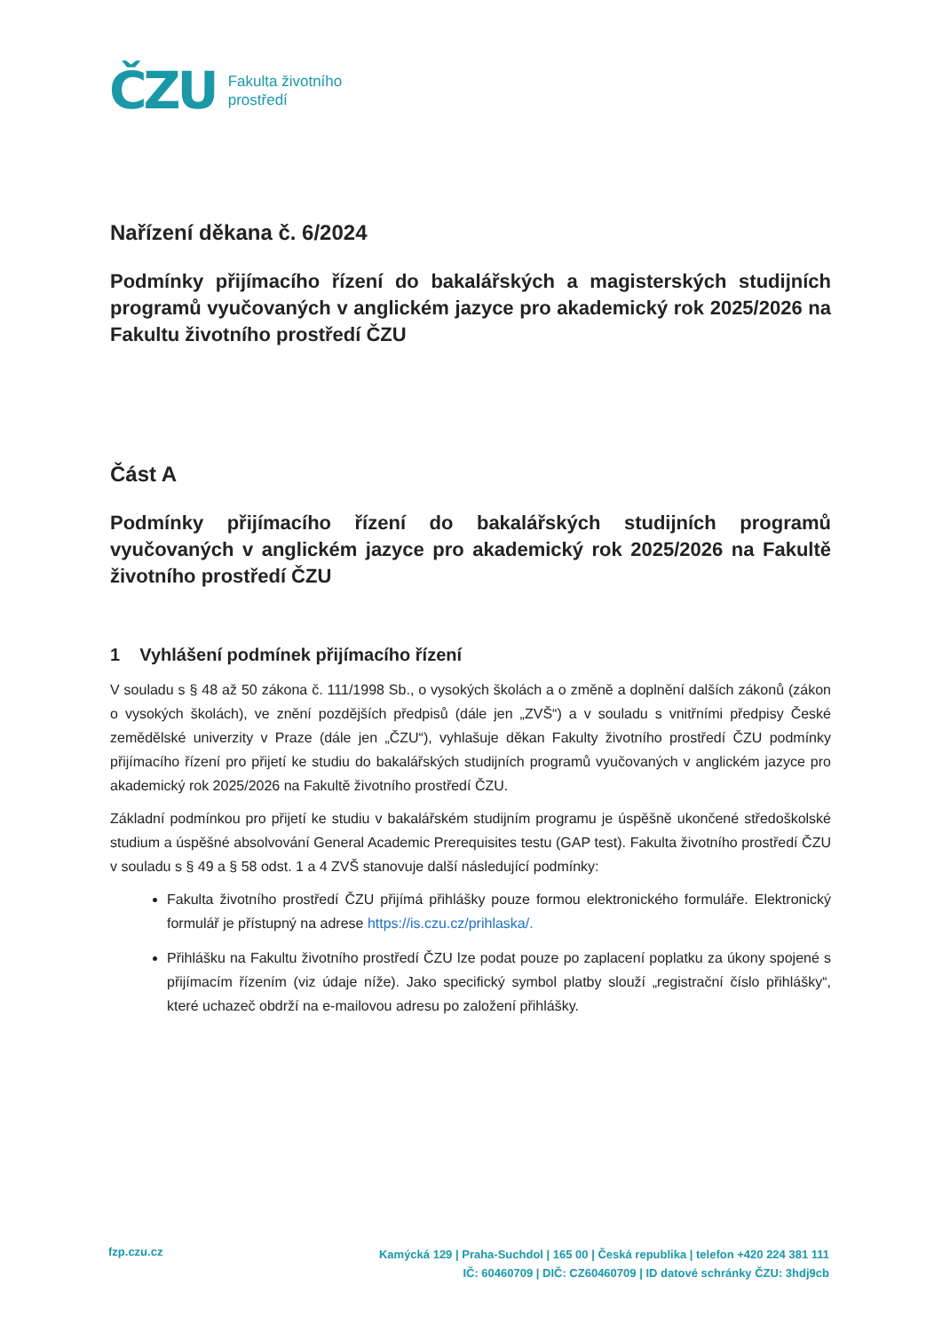ČZU
Fakulta životního
prostředí
Nařízení děkana č. 6/2024
Podmínky přijímacího řízení do bakalářských a magisterských studijních programů vyučovaných v anglickém jazyce pro akademický rok 2025/2026 na Fakultu životního prostředí ČZU
Část A
Podmínky přijímacího řízení do bakalářských studijních programů vyučovaných v anglickém jazyce pro akademický rok 2025/2026 na Fakultě životního prostředí ČZU
1 Vyhlášení podmínek přijímacího řízení
V souladu s § 48 až 50 zákona č. 111/1998 Sb., o vysokých školách a o změně a doplnění dalších zákonů (zákon o vysokých školách), ve znění pozdějších předpisů (dále jen „ZVŠ“) a v souladu s vnitřními předpisy České zemědělské univerzity v Praze (dále jen „ČZU“), vyhlašuje děkan Fakulty životního prostředí ČZU podmínky přijímacího řízení pro přijetí ke studiu do bakalářských studijních programů vyučovaných v anglickém jazyce pro akademický rok 2025/2026 na Fakultě životního prostředí ČZU.
Základní podmínkou pro přijetí ke studiu v bakalářském studijním programu je úspěšně ukončené středoškolské studium a úspěšné absolvování General Academic Prerequisites testu (GAP test). Fakulta životního prostředí ČZU v souladu s § 49 a § 58 odst. 1 a 4 ZVŠ stanovuje další následující podmínky:
Fakulta životního prostředí ČZU přijímá přihlášky pouze formou elektronického formuláře. Elektronický formulář je přístupný na adrese https://is.czu.cz/prihlaska/.
Přihlášku na Fakultu životního prostředí ČZU lze podat pouze po zaplacení poplatku za úkony spojené s přijímacím řízením (viz údaje níže). Jako specifický symbol platby slouží „registrační číslo přihlášky“, které uchazeč obdrží na e-mailovou adresu po založení přihlášky.
fzp.czu.cz
Kamýcká 129 | Praha-Suchdol | 165 00 | Česká republika | telefon +420 224 381 111
IČ: 60460709 | DIČ: CZ60460709 | ID datové schránky ČZU: 3hdj9cb